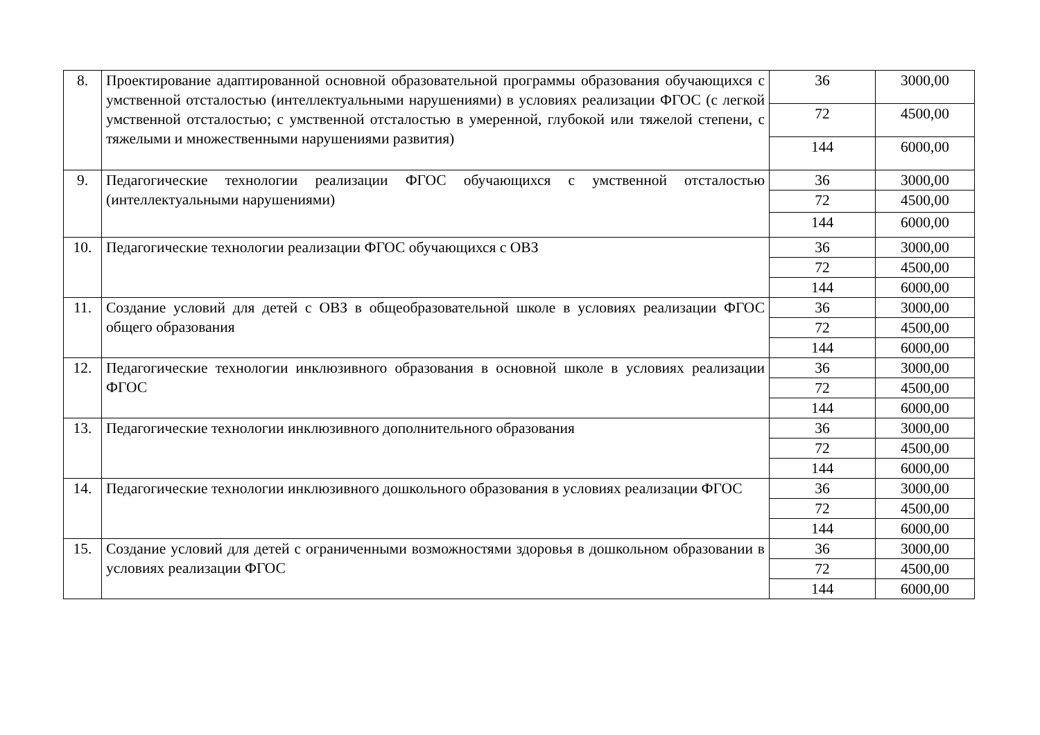| 8. | Проектирование адаптированной основной образовательной программы образования обучающихся с умственной отсталостью (интеллектуальными нарушениями) в условиях реализации ФГОС (с легкой умственной отсталостью; с умственной отсталостью в умеренной, глубокой или тяжелой степени, с тяжелыми и множественными нарушениями развития) | 36 | 3000,00 |
| | | 72 | 4500,00 |
| | | 144 | 6000,00 |
| 9. | Педагогические технологии реализации ФГОС обучающихся с умственной отсталостью (интеллектуальными нарушениями) | 36 | 3000,00 |
| | | 72 | 4500,00 |
| | | 144 | 6000,00 |
| 10. | Педагогические технологии реализации ФГОС обучающихся с ОВЗ | 36 | 3000,00 |
| | | 72 | 4500,00 |
| | | 144 | 6000,00 |
| 11. | Создание условий для детей с ОВЗ в общеобразовательной школе в условиях реализации ФГОС общего образования | 36 | 3000,00 |
| | | 72 | 4500,00 |
| | | 144 | 6000,00 |
| 12. | Педагогические технологии инклюзивного образования в основной школе в условиях реализации ФГОС | 36 | 3000,00 |
| | | 72 | 4500,00 |
| | | 144 | 6000,00 |
| 13. | Педагогические технологии инклюзивного дополнительного образования | 36 | 3000,00 |
| | | 72 | 4500,00 |
| | | 144 | 6000,00 |
| 14. | Педагогические технологии инклюзивного дошкольного образования в условиях реализации ФГОС | 36 | 3000,00 |
| | | 72 | 4500,00 |
| | | 144 | 6000,00 |
| 15. | Создание условий для детей с ограниченными возможностями здоровья в дошкольном образовании в условиях реализации ФГОС | 36 | 3000,00 |
| | | 72 | 4500,00 |
| | | 144 | 6000,00 |